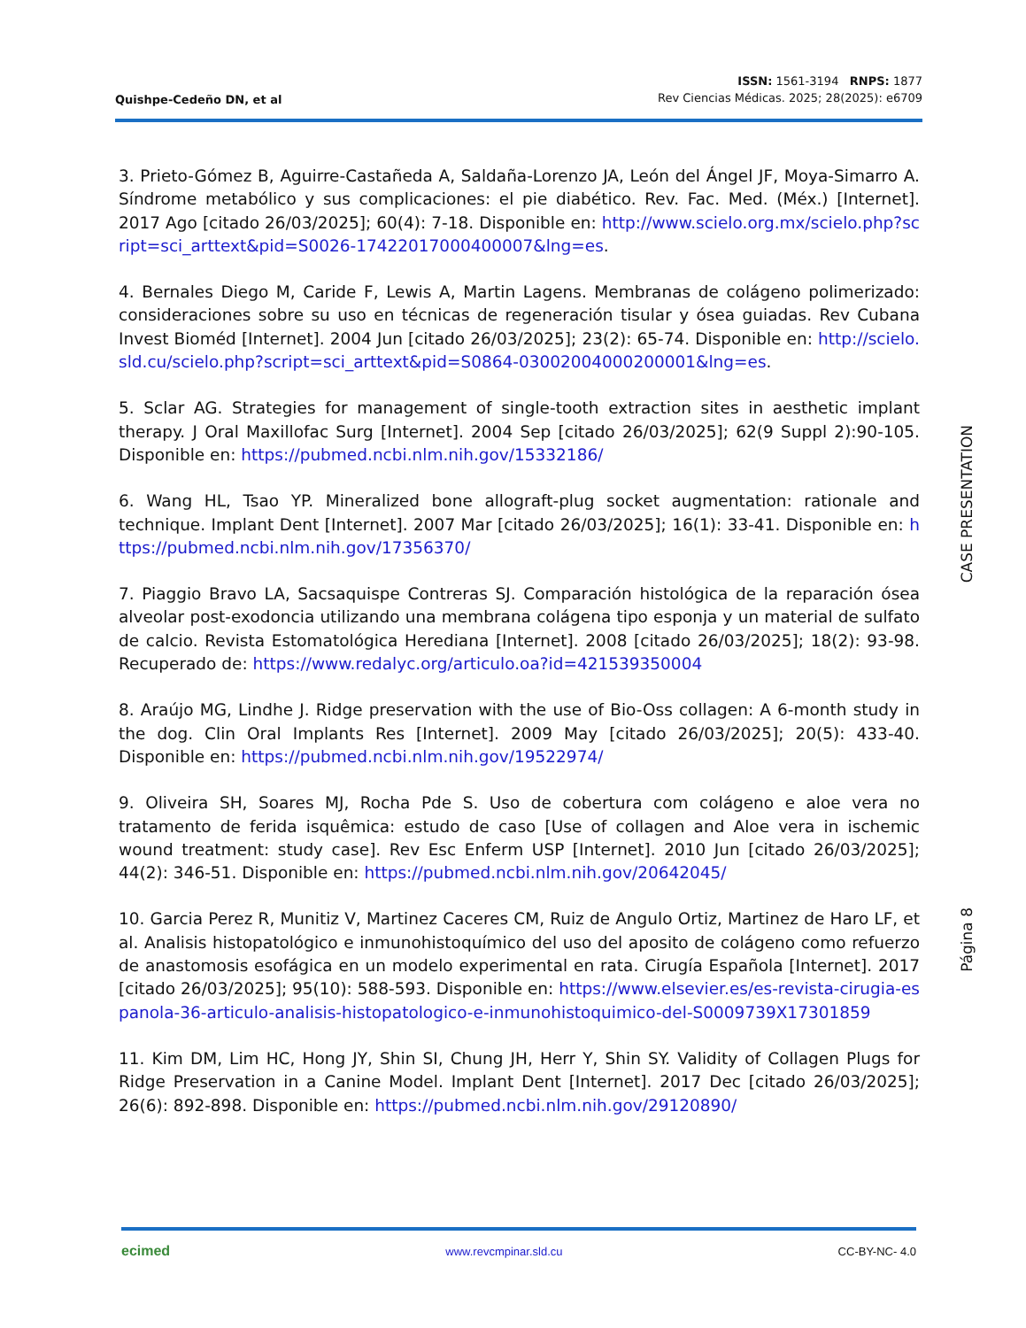Quishpe-Cedeño DN, et al
ISSN: 1561-3194 RNPS: 1877
Rev Ciencias Médicas. 2025; 28(2025): e6709
3. Prieto-Gómez B, Aguirre-Castañeda A, Saldaña-Lorenzo JA, León del Ángel JF, Moya-Simarro A. Síndrome metabólico y sus complicaciones: el pie diabético. Rev. Fac. Med. (Méx.) [Internet]. 2017 Ago [citado 26/03/2025]; 60(4): 7-18. Disponible en: http://www.scielo.org.mx/scielo.php?script=sci_arttext&pid=S0026-17422017000400007&lng=es.
4. Bernales Diego M, Caride F, Lewis A, Martin Lagens. Membranas de colágeno polimerizado: consideraciones sobre su uso en técnicas de regeneración tisular y ósea guiadas. Rev Cubana Invest Bioméd [Internet]. 2004 Jun [citado 26/03/2025]; 23(2): 65-74. Disponible en: http://scielo.sld.cu/scielo.php?script=sci_arttext&pid=S0864-03002004000200001&lng=es.
5. Sclar AG. Strategies for management of single-tooth extraction sites in aesthetic implant therapy. J Oral Maxillofac Surg [Internet]. 2004 Sep [citado 26/03/2025]; 62(9 Suppl 2):90-105. Disponible en: https://pubmed.ncbi.nlm.nih.gov/15332186/
6. Wang HL, Tsao YP. Mineralized bone allograft-plug socket augmentation: rationale and technique. Implant Dent [Internet]. 2007 Mar [citado 26/03/2025]; 16(1): 33-41. Disponible en: https://pubmed.ncbi.nlm.nih.gov/17356370/
7. Piaggio Bravo LA, Sacsaquispe Contreras SJ. Comparación histológica de la reparación ósea alveolar post-exodoncia utilizando una membrana colágena tipo esponja y un material de sulfato de calcio. Revista Estomatológica Herediana [Internet]. 2008 [citado 26/03/2025]; 18(2): 93-98. Recuperado de: https://www.redalyc.org/articulo.oa?id=421539350004
8. Araújo MG, Lindhe J. Ridge preservation with the use of Bio-Oss collagen: A 6-month study in the dog. Clin Oral Implants Res [Internet]. 2009 May [citado 26/03/2025]; 20(5): 433-40. Disponible en: https://pubmed.ncbi.nlm.nih.gov/19522974/
9. Oliveira SH, Soares MJ, Rocha Pde S. Uso de cobertura com colágeno e aloe vera no tratamento de ferida isquêmica: estudo de caso [Use of collagen and Aloe vera in ischemic wound treatment: study case]. Rev Esc Enferm USP [Internet]. 2010 Jun [citado 26/03/2025]; 44(2): 346-51. Disponible en: https://pubmed.ncbi.nlm.nih.gov/20642045/
10. Garcia Perez R, Munitiz V, Martinez Caceres CM, Ruiz de Angulo Ortiz, Martinez de Haro LF, et al. Analisis histopatológico e inmunohistoquímico del uso del aposito de colágeno como refuerzo de anastomosis esofágica en un modelo experimental en rata. Cirugía Española [Internet]. 2017 [citado 26/03/2025]; 95(10): 588-593. Disponible en: https://www.elsevier.es/es-revista-cirugia-espanola-36-articulo-analisis-histopatologico-e-inmunohistoquimico-del-S0009739X17301859
11. Kim DM, Lim HC, Hong JY, Shin SI, Chung JH, Herr Y, Shin SY. Validity of Collagen Plugs for Ridge Preservation in a Canine Model. Implant Dent [Internet]. 2017 Dec [citado 26/03/2025]; 26(6): 892-898. Disponible en: https://pubmed.ncbi.nlm.nih.gov/29120890/
CASE PRESENTATION
Página 8
ecimed
www.revcmpinar.sld.cu CC-BY-NC- 4.0